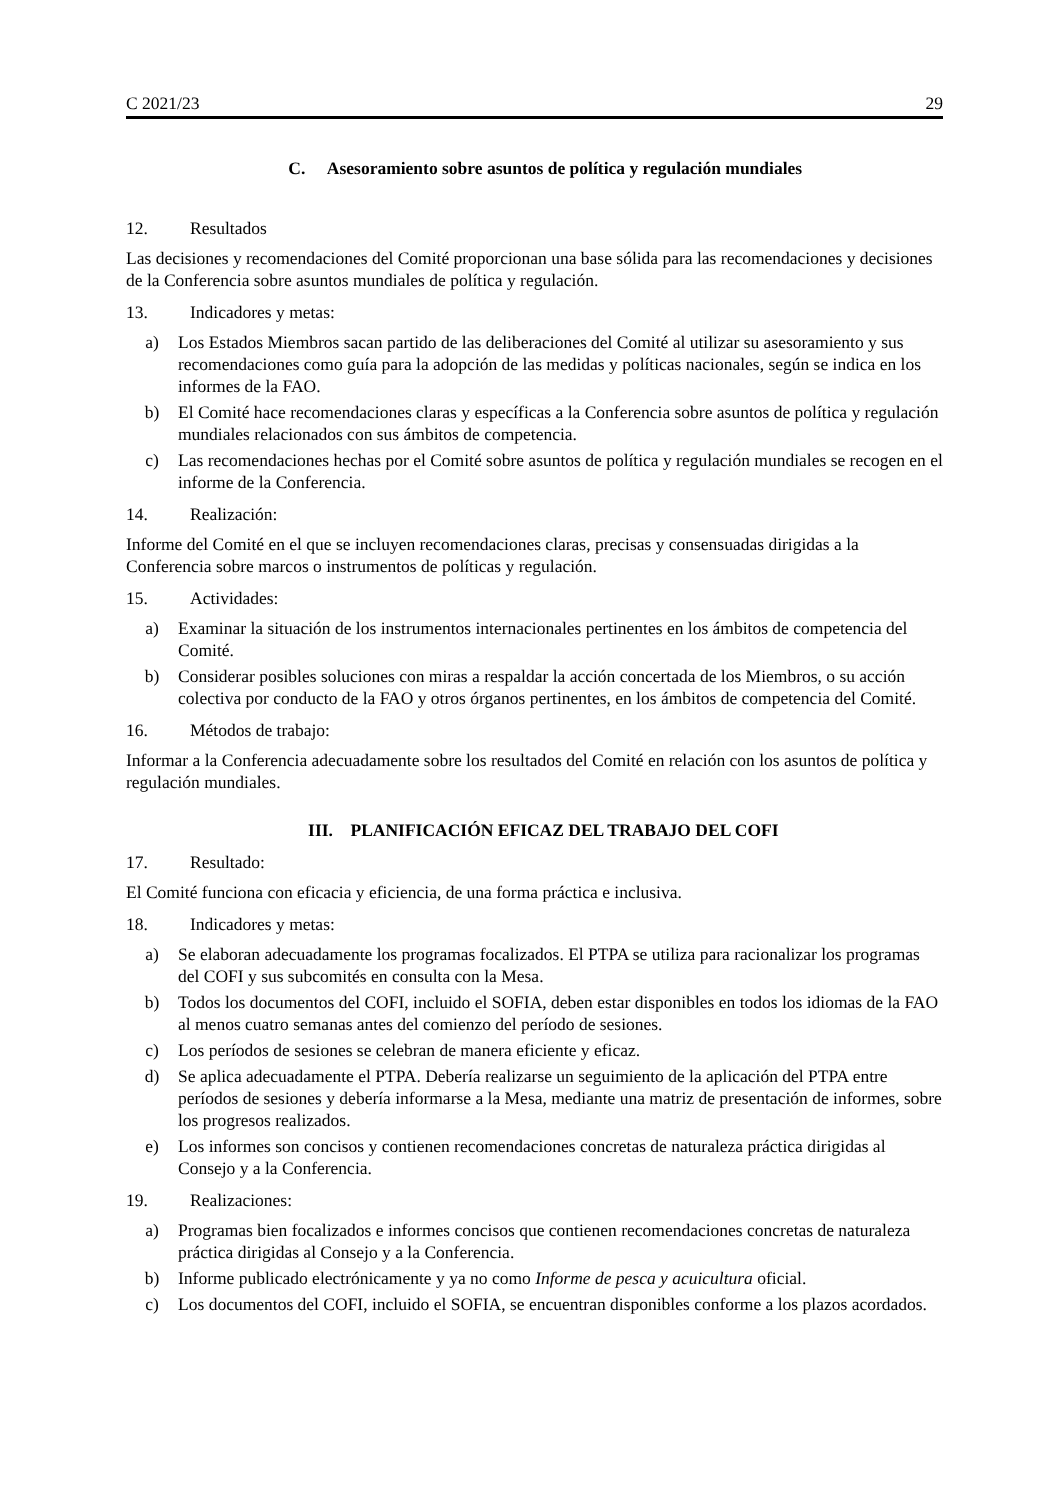C 2021/23 29
C. Asesoramiento sobre asuntos de política y regulación mundiales
12. Resultados
Las decisiones y recomendaciones del Comité proporcionan una base sólida para las recomendaciones y decisiones de la Conferencia sobre asuntos mundiales de política y regulación.
13. Indicadores y metas:
a) Los Estados Miembros sacan partido de las deliberaciones del Comité al utilizar su asesoramiento y sus recomendaciones como guía para la adopción de las medidas y políticas nacionales, según se indica en los informes de la FAO.
b) El Comité hace recomendaciones claras y específicas a la Conferencia sobre asuntos de política y regulación mundiales relacionados con sus ámbitos de competencia.
c) Las recomendaciones hechas por el Comité sobre asuntos de política y regulación mundiales se recogen en el informe de la Conferencia.
14. Realización:
Informe del Comité en el que se incluyen recomendaciones claras, precisas y consensuadas dirigidas a la Conferencia sobre marcos o instrumentos de políticas y regulación.
15. Actividades:
a) Examinar la situación de los instrumentos internacionales pertinentes en los ámbitos de competencia del Comité.
b) Considerar posibles soluciones con miras a respaldar la acción concertada de los Miembros, o su acción colectiva por conducto de la FAO y otros órganos pertinentes, en los ámbitos de competencia del Comité.
16. Métodos de trabajo:
Informar a la Conferencia adecuadamente sobre los resultados del Comité en relación con los asuntos de política y regulación mundiales.
III. PLANIFICACIÓN EFICAZ DEL TRABAJO DEL COFI
17. Resultado:
El Comité funciona con eficacia y eficiencia, de una forma práctica e inclusiva.
18. Indicadores y metas:
a) Se elaboran adecuadamente los programas focalizados. El PTPA se utiliza para racionalizar los programas del COFI y sus subcomités en consulta con la Mesa.
b) Todos los documentos del COFI, incluido el SOFIA, deben estar disponibles en todos los idiomas de la FAO al menos cuatro semanas antes del comienzo del período de sesiones.
c) Los períodos de sesiones se celebran de manera eficiente y eficaz.
d) Se aplica adecuadamente el PTPA. Debería realizarse un seguimiento de la aplicación del PTPA entre períodos de sesiones y debería informarse a la Mesa, mediante una matriz de presentación de informes, sobre los progresos realizados.
e) Los informes son concisos y contienen recomendaciones concretas de naturaleza práctica dirigidas al Consejo y a la Conferencia.
19. Realizaciones:
a) Programas bien focalizados e informes concisos que contienen recomendaciones concretas de naturaleza práctica dirigidas al Consejo y a la Conferencia.
b) Informe publicado electrónicamente y ya no como Informe de pesca y acuicultura oficial.
c) Los documentos del COFI, incluido el SOFIA, se encuentran disponibles conforme a los plazos acordados.